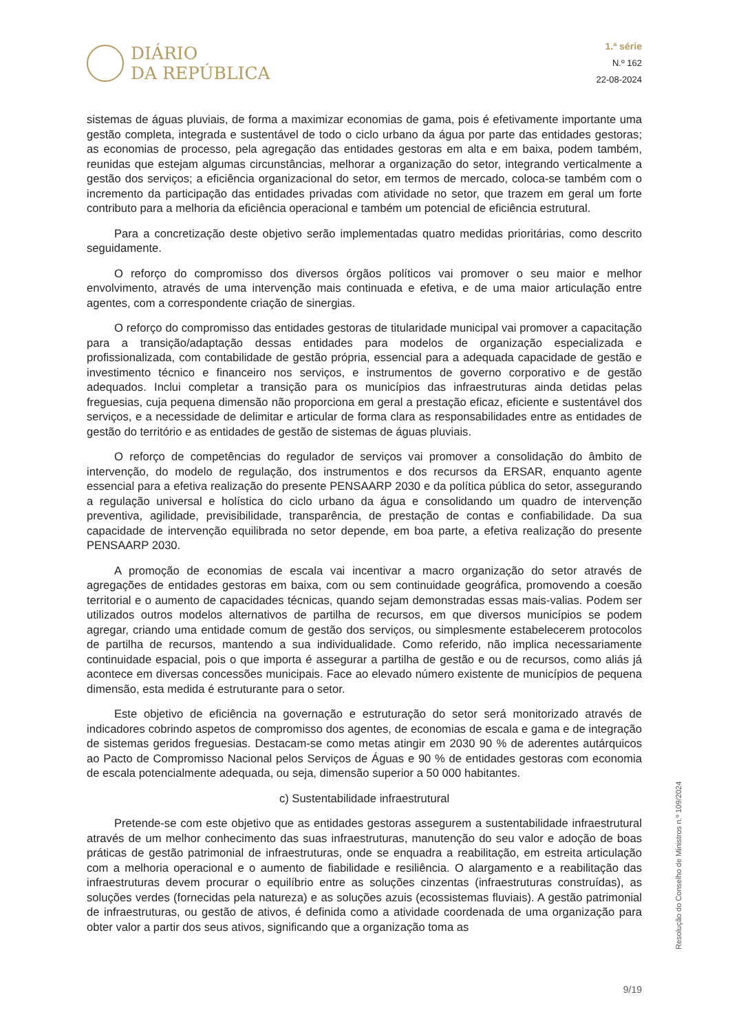DIÁRIO
DA REPÚBLICA
1.ª série
N.º 162
22-08-2024
sistemas de águas pluviais, de forma a maximizar economias de gama, pois é efetivamente importante uma gestão completa, integrada e sustentável de todo o ciclo urbano da água por parte das entidades gestoras; as economias de processo, pela agregação das entidades gestoras em alta e em baixa, podem também, reunidas que estejam algumas circunstâncias, melhorar a organização do setor, integrando verticalmente a gestão dos serviços; a eficiência organizacional do setor, em termos de mercado, coloca-se também com o incremento da participação das entidades privadas com atividade no setor, que trazem em geral um forte contributo para a melhoria da eficiência operacional e também um potencial de eficiência estrutural.
Para a concretização deste objetivo serão implementadas quatro medidas prioritárias, como descrito seguidamente.
O reforço do compromisso dos diversos órgãos políticos vai promover o seu maior e melhor envolvimento, através de uma intervenção mais continuada e efetiva, e de uma maior articulação entre agentes, com a correspondente criação de sinergias.
O reforço do compromisso das entidades gestoras de titularidade municipal vai promover a capacitação para a transição/adaptação dessas entidades para modelos de organização especializada e profissionalizada, com contabilidade de gestão própria, essencial para a adequada capacidade de gestão e investimento técnico e financeiro nos serviços, e instrumentos de governo corporativo e de gestão adequados. Inclui completar a transição para os municípios das infraestruturas ainda detidas pelas freguesias, cuja pequena dimensão não proporciona em geral a prestação eficaz, eficiente e sustentável dos serviços, e a necessidade de delimitar e articular de forma clara as responsabilidades entre as entidades de gestão do território e as entidades de gestão de sistemas de águas pluviais.
O reforço de competências do regulador de serviços vai promover a consolidação do âmbito de intervenção, do modelo de regulação, dos instrumentos e dos recursos da ERSAR, enquanto agente essencial para a efetiva realização do presente PENSAARP 2030 e da política pública do setor, assegurando a regulação universal e holística do ciclo urbano da água e consolidando um quadro de intervenção preventiva, agilidade, previsibilidade, transparência, de prestação de contas e confiabilidade. Da sua capacidade de intervenção equilibrada no setor depende, em boa parte, a efetiva realização do presente PENSAARP 2030.
A promoção de economias de escala vai incentivar a macro organização do setor através de agregações de entidades gestoras em baixa, com ou sem continuidade geográfica, promovendo a coesão territorial e o aumento de capacidades técnicas, quando sejam demonstradas essas mais-valias. Podem ser utilizados outros modelos alternativos de partilha de recursos, em que diversos municípios se podem agregar, criando uma entidade comum de gestão dos serviços, ou simplesmente estabelecerem protocolos de partilha de recursos, mantendo a sua individualidade. Como referido, não implica necessariamente continuidade espacial, pois o que importa é assegurar a partilha de gestão e ou de recursos, como aliás já acontece em diversas concessões municipais. Face ao elevado número existente de municípios de pequena dimensão, esta medida é estruturante para o setor.
Este objetivo de eficiência na governação e estruturação do setor será monitorizado através de indicadores cobrindo aspetos de compromisso dos agentes, de economias de escala e gama e de integração de sistemas geridos freguesias. Destacam-se como metas atingir em 2030 90 % de aderentes autárquicos ao Pacto de Compromisso Nacional pelos Serviços de Águas e 90 % de entidades gestoras com economia de escala potencialmente adequada, ou seja, dimensão superior a 50 000 habitantes.
c) Sustentabilidade infraestrutural
Pretende-se com este objetivo que as entidades gestoras assegurem a sustentabilidade infraestrutural através de um melhor conhecimento das suas infraestruturas, manutenção do seu valor e adoção de boas práticas de gestão patrimonial de infraestruturas, onde se enquadra a reabilitação, em estreita articulação com a melhoria operacional e o aumento de fiabilidade e resiliência. O alargamento e a reabilitação das infraestruturas devem procurar o equilíbrio entre as soluções cinzentas (infraestruturas construídas), as soluções verdes (fornecidas pela natureza) e as soluções azuis (ecossistemas fluviais). A gestão patrimonial de infraestruturas, ou gestão de ativos, é definida como a atividade coordenada de uma organização para obter valor a partir dos seus ativos, significando que a organização toma as
Resolução do Conselho de Ministros n.º 109/2024
9/19